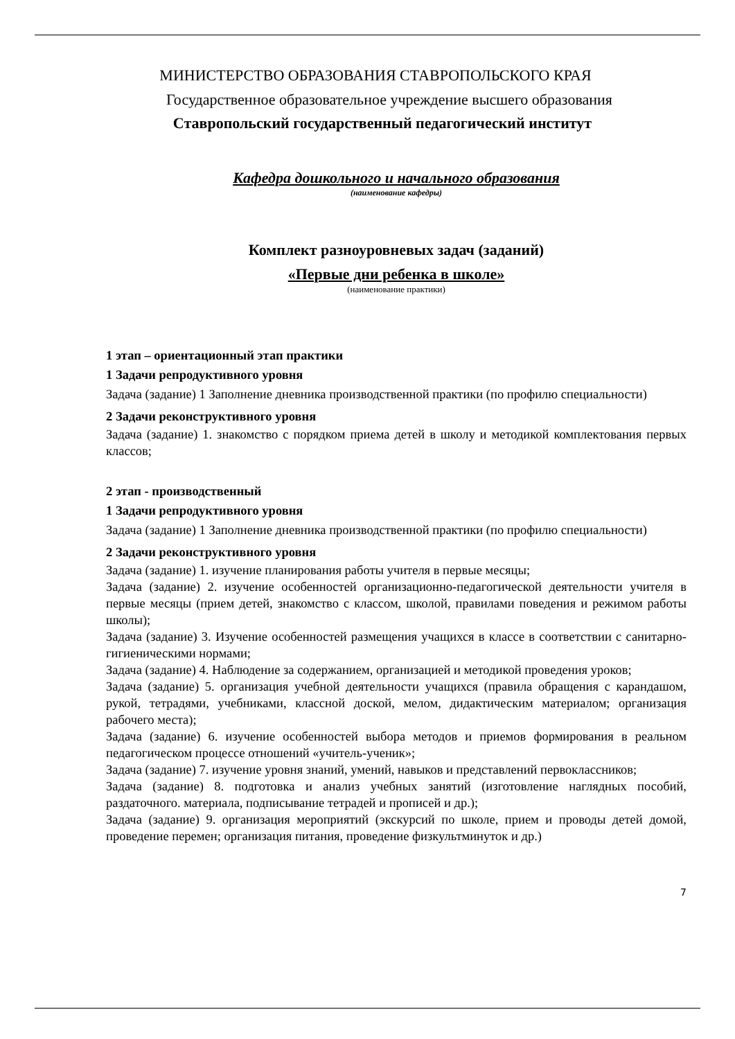МИНИСТЕРСТВО ОБРАЗОВАНИЯ СТАВРОПОЛЬСКОГО КРАЯ
Государственное образовательное учреждение высшего образования
Ставропольский государственный педагогический институт
Кафедра дошкольного и начального образования
(наименование кафедры)
Комплект разноуровневых задач (заданий)
«Первые дни ребенка в школе»
(наименование практики)
1 этап – ориентационный этап практики
1 Задачи репродуктивного уровня
Задача (задание) 1 Заполнение дневника производственной практики (по профилю специальности)
2 Задачи реконструктивного уровня
Задача (задание) 1. знакомство с порядком приема детей в школу и методикой комплектования первых классов;
2 этап - производственный
1 Задачи репродуктивного уровня
Задача (задание) 1 Заполнение дневника производственной практики (по профилю специальности)
2 Задачи реконструктивного уровня
Задача (задание) 1. изучение планирования работы учителя в первые месяцы;
Задача (задание) 2. изучение особенностей организационно-педагогической деятельности учителя в первые месяцы (прием детей, знакомство с классом, школой, правилами поведения и режимом работы школы);
Задача (задание) 3. Изучение особенностей размещения учащихся в классе в соответствии с санитарно-гигиеническими нормами;
Задача (задание) 4. Наблюдение за содержанием, организацией и методикой проведения уроков;
Задача (задание) 5. организация учебной деятельности учащихся (правила обращения с карандашом, рукой, тетрадями, учебниками, классной доской, мелом, дидактическим материалом; организация рабочего места);
Задача (задание) 6. изучение особенностей выбора методов и приемов формирования в реальном педагогическом процессе отношений «учитель-ученик»;
Задача (задание) 7. изучение уровня знаний, умений, навыков и представлений первоклассников;
Задача (задание) 8. подготовка и анализ учебных занятий (изготовление наглядных пособий, раздаточного. материала, подписывание тетрадей и прописей и др.);
Задача (задание) 9. организация мероприятий (экскурсий по школе, прием и проводы детей домой, проведение перемен; организация питания, проведение физкультминуток и др.)
7